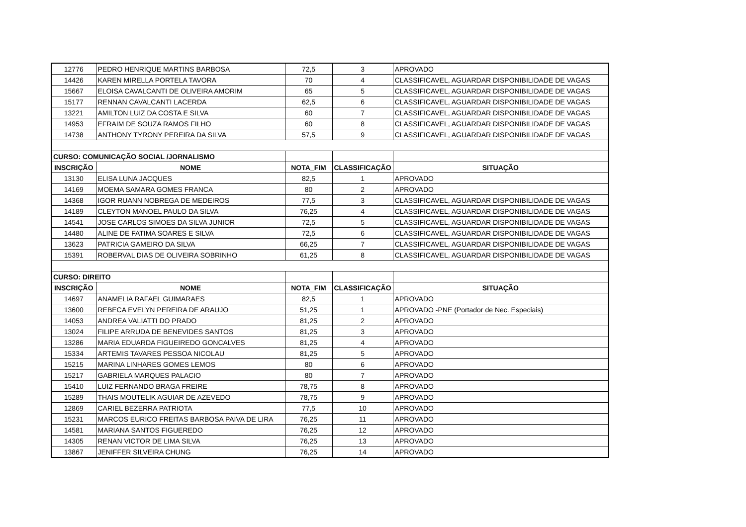| 12776 | PEDRO HENRIQUE MARTINS BARBOSA | 72,5 | 3 | APROVADO |
| 14426 | KAREN MIRELLA PORTELA TAVORA | 70 | 4 | CLASSIFICAVEL, AGUARDAR DISPONIBILIDADE DE VAGAS |
| 15667 | ELOISA CAVALCANTI DE OLIVEIRA AMORIM | 65 | 5 | CLASSIFICAVEL, AGUARDAR DISPONIBILIDADE DE VAGAS |
| 15177 | RENNAN CAVALCANTI LACERDA | 62,5 | 6 | CLASSIFICAVEL, AGUARDAR DISPONIBILIDADE DE VAGAS |
| 13221 | AMILTON LUIZ DA COSTA E SILVA | 60 | 7 | CLASSIFICAVEL, AGUARDAR DISPONIBILIDADE DE VAGAS |
| 14953 | EFRAIM DE SOUZA RAMOS FILHO | 60 | 8 | CLASSIFICAVEL, AGUARDAR DISPONIBILIDADE DE VAGAS |
| 14738 | ANTHONY TYRONY PEREIRA DA SILVA | 57,5 | 9 | CLASSIFICAVEL, AGUARDAR DISPONIBILIDADE DE VAGAS |
| CURSO: COMUNICAÇÃO SOCIAL /JORNALISMO | | | | |
| INSCRIÇÃO | NOME | NOTA_FIM | CLASSIFICAÇÃO | SITUAÇÃO |
| 13130 | ELISA LUNA JACQUES | 82,5 | 1 | APROVADO |
| 14169 | MOEMA SAMARA GOMES FRANCA | 80 | 2 | APROVADO |
| 14368 | IGOR RUANN NOBREGA DE MEDEIROS | 77,5 | 3 | CLASSIFICAVEL, AGUARDAR DISPONIBILIDADE DE VAGAS |
| 14189 | CLEYTON MANOEL PAULO DA SILVA | 76,25 | 4 | CLASSIFICAVEL, AGUARDAR DISPONIBILIDADE DE VAGAS |
| 14541 | JOSE CARLOS SIMOES DA SILVA JUNIOR | 72,5 | 5 | CLASSIFICAVEL, AGUARDAR DISPONIBILIDADE DE VAGAS |
| 14480 | ALINE DE FATIMA SOARES E SILVA | 72,5 | 6 | CLASSIFICAVEL, AGUARDAR DISPONIBILIDADE DE VAGAS |
| 13623 | PATRICIA GAMEIRO DA SILVA | 66,25 | 7 | CLASSIFICAVEL, AGUARDAR DISPONIBILIDADE DE VAGAS |
| 15391 | ROBERVAL DIAS DE OLIVEIRA SOBRINHO | 61,25 | 8 | CLASSIFICAVEL, AGUARDAR DISPONIBILIDADE DE VAGAS |
| CURSO: DIREITO | | | | |
| INSCRIÇÃO | NOME | NOTA_FIM | CLASSIFICAÇÃO | SITUAÇÃO |
| 14697 | ANAMELIA RAFAEL GUIMARAES | 82,5 | 1 | APROVADO |
| 13600 | REBECA EVELYN PEREIRA DE ARAUJO | 51,25 | 1 | APROVADO -PNE (Portador de Nec. Especiais) |
| 14053 | ANDREA VALIATTI DO PRADO | 81,25 | 2 | APROVADO |
| 13024 | FILIPE ARRUDA DE BENEVIDES SANTOS | 81,25 | 3 | APROVADO |
| 13286 | MARIA EDUARDA FIGUEIREDO GONCALVES | 81,25 | 4 | APROVADO |
| 15334 | ARTEMIS TAVARES PESSOA NICOLAU | 81,25 | 5 | APROVADO |
| 15215 | MARINA LINHARES GOMES LEMOS | 80 | 6 | APROVADO |
| 15217 | GABRIELA MARQUES PALACIO | 80 | 7 | APROVADO |
| 15410 | LUIZ FERNANDO BRAGA FREIRE | 78,75 | 8 | APROVADO |
| 15289 | THAIS MOUTELIK AGUIAR DE AZEVEDO | 78,75 | 9 | APROVADO |
| 12869 | CARIEL BEZERRA PATRIOTA | 77,5 | 10 | APROVADO |
| 15231 | MARCOS EURICO FREITAS BARBOSA PAIVA DE LIRA | 76,25 | 11 | APROVADO |
| 14581 | MARIANA SANTOS FIGUEREDO | 76,25 | 12 | APROVADO |
| 14305 | RENAN VICTOR DE LIMA SILVA | 76,25 | 13 | APROVADO |
| 13867 | JENIFFER SILVEIRA CHUNG | 76,25 | 14 | APROVADO |